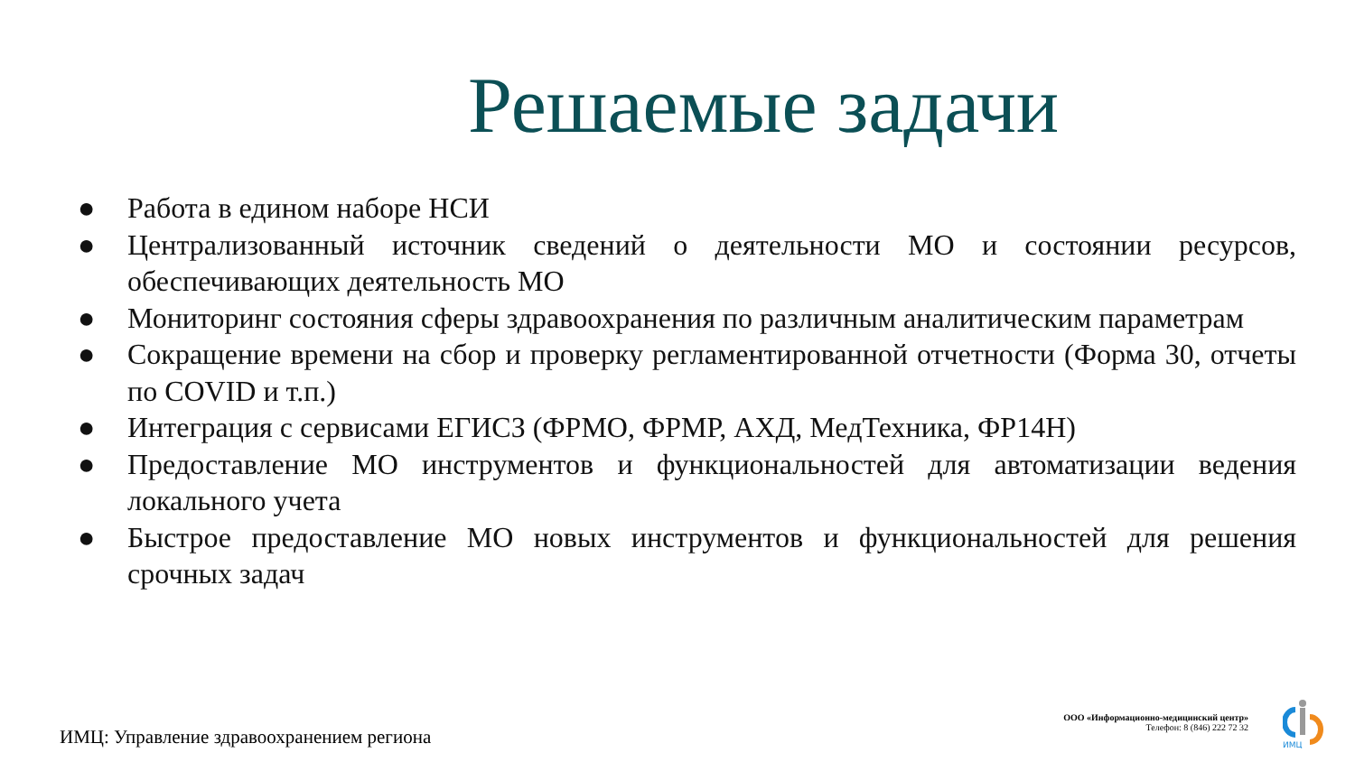Решаемые задачи
● Работа в едином наборе НСИ
● Централизованный источник сведений о деятельности МО и состоянии ресурсов, обеспечивающих деятельность МО
● Мониторинг состояния сферы здравоохранения по различным аналитическим параметрам
● Сокращение времени на сбор и проверку регламентированной отчетности (Форма 30, отчеты по COVID и т.п.)
● Интеграция с сервисами ЕГИСЗ (ФРМО, ФРМР, АХД, МедТехника, ФР14Н)
● Предоставление МО инструментов и функциональностей для автоматизации ведения локального учета
● Быстрое предоставление МО новых инструментов и функциональностей для решения срочных задач
ИМЦ: Управление здравоохранением региона
ООО «Информационно-медицинский центр»
Телефон: 8 (846) 222 72 32
ИМЦ